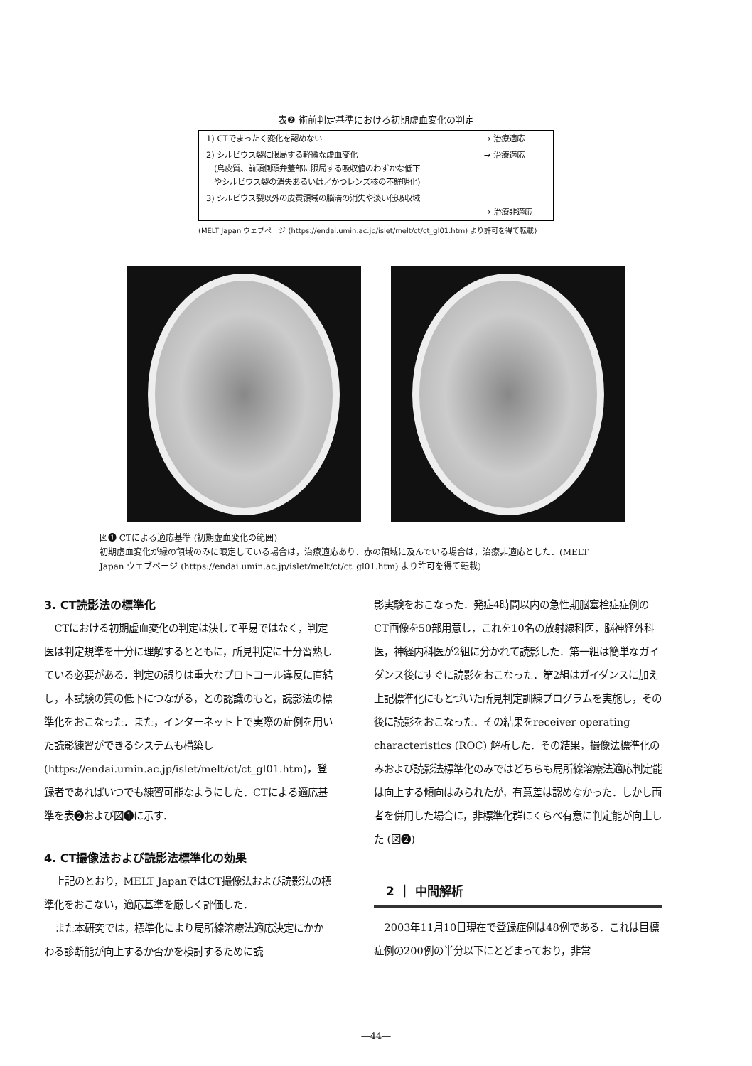表❷ 術前判定基準における初期虚血変化の判定
| 1) CTでまったく変化を認めない | → 治療適応 |
| 2) シルビウス裂に限局する軽微な虚血変化 (島皮質、前頭側頭弁蓋部に限局する吸収値のわずかな低下 やシルビウス裂の消失あるいは／かつレンズ核の不鮮明化) | → 治療適応 |
| 3) シルビウス裂以外の皮質領域の脳溝の消失や淡い低吸収域 | → 治療非適応 |
(MELT Japan ウェブページ (https://endai.umin.ac.jp/islet/melt/ct/ct_gl01.htm) より許可を得て転載)
図❶ CTによる適応基準 (初期虚血変化の範囲)
初期虚血変化が緑の領域のみに限定している場合は，治療適応あり．赤の領域に及んでいる場合は，治療非適応とした．(MELT Japan ウェブページ (https://endai.umin.ac.jp/islet/melt/ct/ct_gl01.htm) より許可を得て転載)
3. CT読影法の標準化
CTにおける初期虚血変化の判定は決して平易ではなく，判定医は判定規準を十分に理解するとともに，所見判定に十分習熟している必要がある．判定の誤りは重大なプロトコール違反に直結し，本試験の質の低下につながる，との認識のもと，読影法の標準化をおこなった．また，インターネット上で実際の症例を用いた読影練習ができるシステムも構築し (https://endai.umin.ac.jp/islet/melt/ct/ct_gl01.htm)，登録者であればいつでも練習可能なようにした．CTによる適応基準を表❷および図❶に示す．
4. CT撮像法および読影法標準化の効果
上記のとおり，MELT JapanではCT撮像法および読影法の標準化をおこない，適応基準を厳しく評価した．
また本研究では，標準化により局所線溶療法適応決定にかかわる診断能が向上するか否かを検討するために読
影実験をおこなった．発症4時間以内の急性期脳塞栓症症例のCT画像を50部用意し，これを10名の放射線科医，脳神経外科医，神経内科医が2組に分かれて読影した．第一組は簡単なガイダンス後にすぐに読影をおこなった．第2組はガイダンスに加え上記標準化にもとづいた所見判定訓練プログラムを実施し，その後に読影をおこなった．その結果をreceiver operating characteristics (ROC) 解析した．その結果，撮像法標準化のみおよび読影法標準化のみではどちらも局所線溶療法適応判定能は向上する傾向はみられたが，有意差は認めなかった．しかし両者を併用した場合に，非標準化群にくらべ有意に判定能が向上した (図❷)
　2 ｜ 中間解析
2003年11月10日現在で登録症例は48例である．これは目標症例の200例の半分以下にとどまっており，非常
—44—